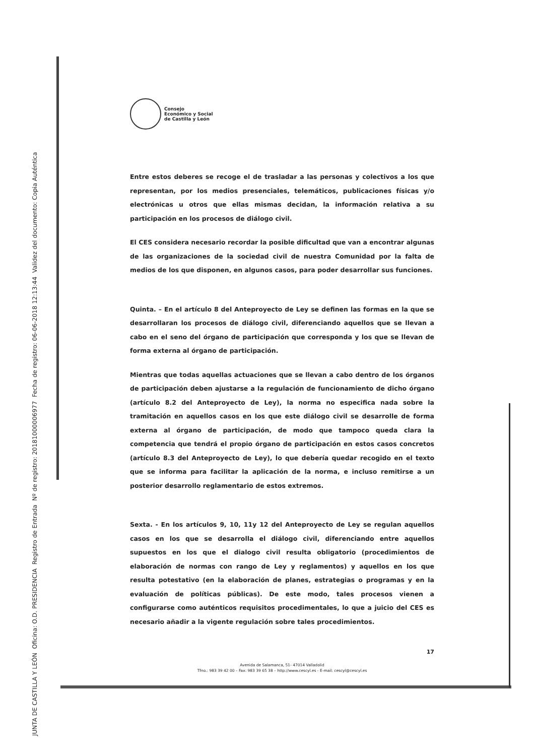Consejo
Económico y Social
de Castilla y León
Entre estos deberes se recoge el de trasladar a las personas y colectivos a los que representan, por los medios presenciales, telemáticos, publicaciones físicas y/o electrónicas u otros que ellas mismas decidan, la información relativa a su participación en los procesos de diálogo civil.
El CES considera necesario recordar la posible dificultad que van a encontrar algunas de las organizaciones de la sociedad civil de nuestra Comunidad por la falta de medios de los que disponen, en algunos casos, para poder desarrollar sus funciones.
Quinta. – En el artículo 8 del Anteproyecto de Ley se definen las formas en la que se desarrollaran los procesos de diálogo civil, diferenciando aquellos que se llevan a cabo en el seno del órgano de participación que corresponda y los que se llevan de forma externa al órgano de participación.
Mientras que todas aquellas actuaciones que se llevan a cabo dentro de los órganos de participación deben ajustarse a la regulación de funcionamiento de dicho órgano (artículo 8.2 del Anteproyecto de Ley), la norma no especifica nada sobre la tramitación en aquellos casos en los que este diálogo civil se desarrolle de forma externa al órgano de participación, de modo que tampoco queda clara la competencia que tendrá el propio órgano de participación en estos casos concretos (artículo 8.3 del Anteproyecto de Ley), lo que debería quedar recogido en el texto que se informa para facilitar la aplicación de la norma, e incluso remitirse a un posterior desarrollo reglamentario de estos extremos.
Sexta. - En los artículos 9, 10, 11y 12 del Anteproyecto de Ley se regulan aquellos casos en los que se desarrolla el diálogo civil, diferenciando entre aquellos supuestos en los que el dialogo civil resulta obligatorio (procedimientos de elaboración de normas con rango de Ley y reglamentos) y aquellos en los que resulta potestativo (en la elaboración de planes, estrategias o programas y en la evaluación de políticas públicas). De este modo, tales procesos vienen a configurarse como auténticos requisitos procedimentales, lo que a juicio del CES es necesario añadir a la vigente regulación sobre tales procedimientos.
17
Avenida de Salamanca, 51- 47014 Valladolid
Tfno.: 983 39 42 00 – Fax: 983 39 65 38 – http://www.cescyl.es - E-mail: cescyl@cescyl.es
JUNTA DE CASTILLA Y LEÓN Oficina: O.D. PRESIDENCIA Registro de Entrada Nº de registro: 20181000006977 Fecha de registro: 06-06-2018 12:13:44 Validez del documento: Copia Auténtica